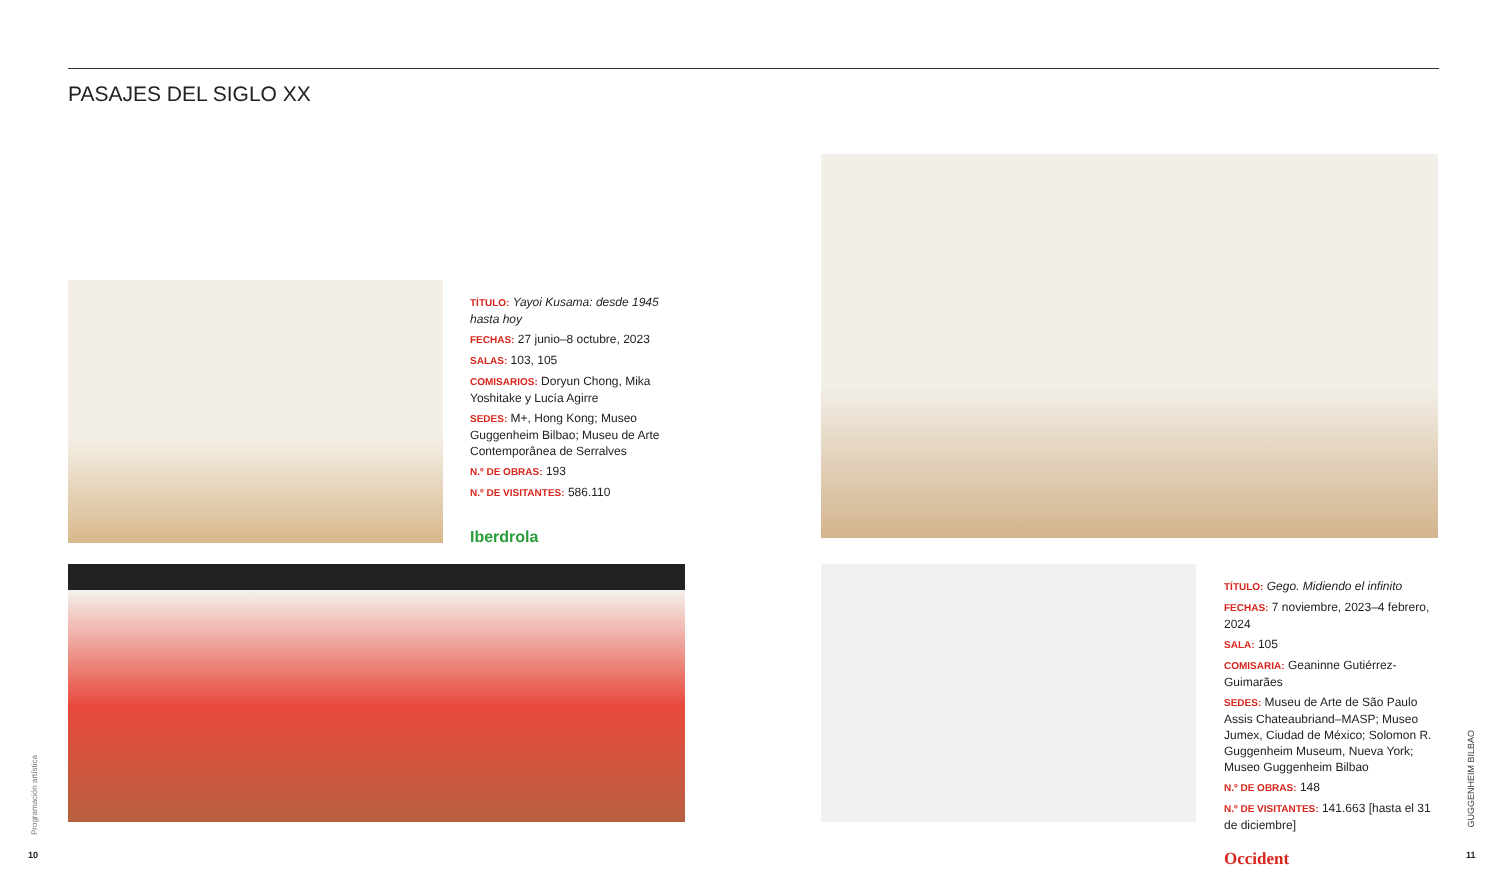PASAJES DEL SIGLO XX
TÍTULO: Yayoi Kusama: desde 1945 hasta hoy
FECHAS: 27 junio–8 octubre, 2023
SALAS: 103, 105
COMISARIOS: Doryun Chong, Mika Yoshitake y Lucía Agirre
SEDES: M+, Hong Kong; Museo Guggenheim Bilbao; Museu de Arte Contemporânea de Serralves
N.º DE OBRAS: 193
N.º DE VISITANTES: 586.110
Iberdrola
TÍTULO: Gego. Midiendo el infinito
FECHAS: 7 noviembre, 2023–4 febrero, 2024
SALA: 105
COMISARIA: Geaninne Gutiérrez-Guimarães
SEDES: Museu de Arte de São Paulo Assis Chateaubriand–MASP; Museo Jumex, Ciudad de México; Solomon R. Guggenheim Museum, Nueva York; Museo Guggenheim Bilbao
N.º DE OBRAS: 148
N.º DE VISITANTES: 141.663 [hasta el 31 de diciembre]
Occident
Programación artística
10
GUGGENHEIM BILBAO
11